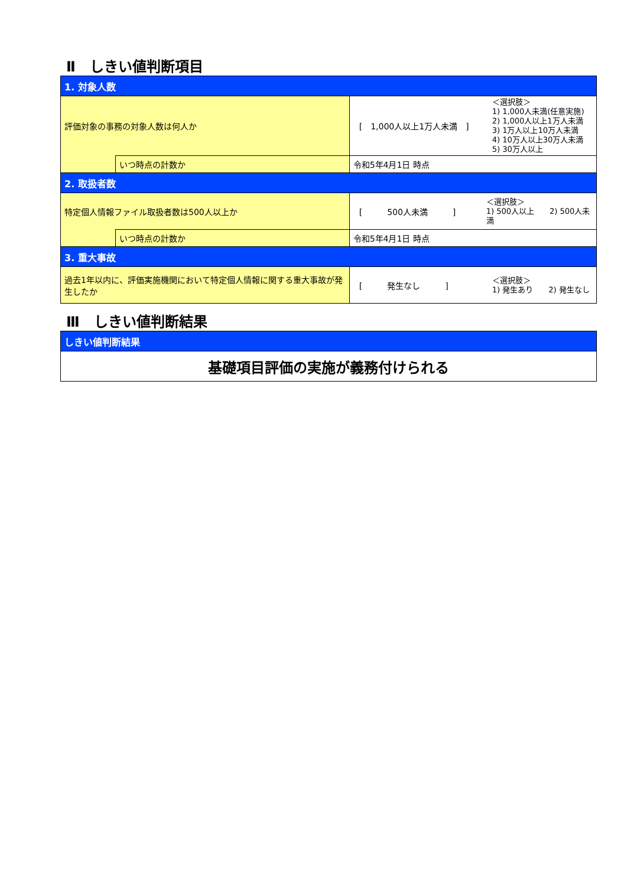Ⅱ　しきい値判断項目
| 1. 対象人数 | | |
| 評価対象の事務の対象人数は何人か | | [ 1,000人以上1万人未満 ] ＜選択肢＞ 1) 1,000人未満(任意実施) 2) 1,000人以上1万人未満 3) 1万人以上10万人未満 4) 10万人以上30万人未満 5) 30万人以上 |
| | いつ時点の計数か | 令和5年4月1日 時点 |
| 2. 取扱者数 | | |
| 特定個人情報ファイル取扱者数は500人以上か | | [ 500人未満 ] ＜選択肢＞ 1) 500人以上 2) 500人未満 |
| | いつ時点の計数か | 令和5年4月1日 時点 |
| 3. 重大事故 | | |
| 過去1年以内に、評価実施機関において特定個人情報に関する重大事故が発生したか | | [ 発生なし ] ＜選択肢＞ 1) 発生あり 2) 発生なし |
Ⅲ　しきい値判断結果
| しきい値判断結果 |
| 基礎項目評価の実施が義務付けられる |